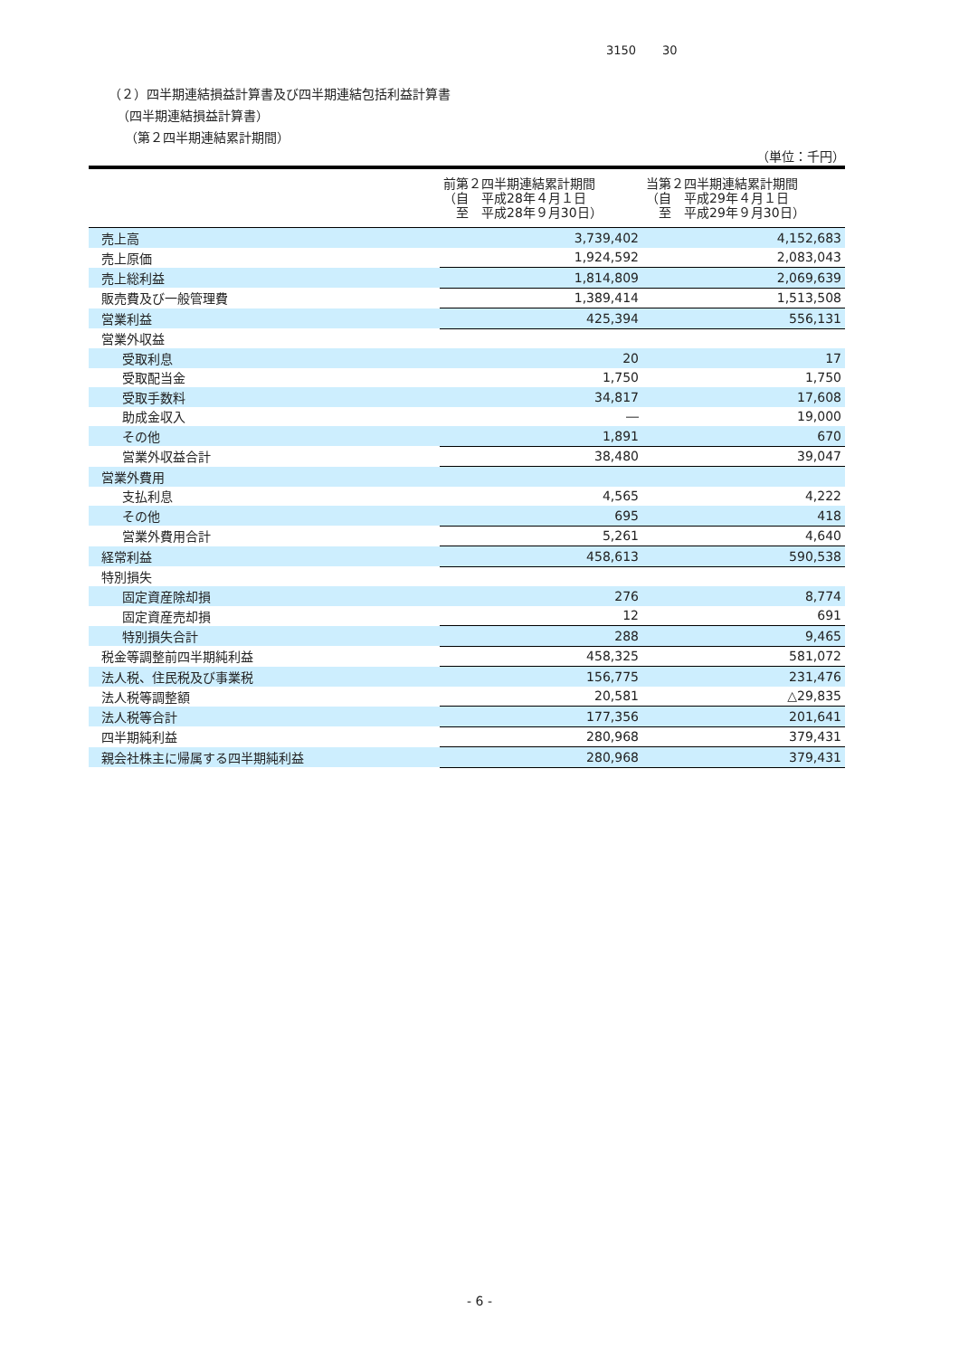3150 30
（２）四半期連結損益計算書及び四半期連結包括利益計算書
（四半期連結損益計算書）
（第２四半期連結累計期間）
（単位：千円）
| | 前第２四半期連結累計期間 （自 平成28年４月１日 至 平成28年９月30日） | 当第２四半期連結累計期間 （自 平成29年４月１日 至 平成29年９月30日） |
| --- | --- | --- |
| 売上高 | 3,739,402 | 4,152,683 |
| 売上原価 | 1,924,592 | 2,083,043 |
| 売上総利益 | 1,814,809 | 2,069,639 |
| 販売費及び一般管理費 | 1,389,414 | 1,513,508 |
| 営業利益 | 425,394 | 556,131 |
| 営業外収益 | | |
| 受取利息 | 20 | 17 |
| 受取配当金 | 1,750 | 1,750 |
| 受取手数料 | 34,817 | 17,608 |
| 助成金収入 | ― | 19,000 |
| その他 | 1,891 | 670 |
| 営業外収益合計 | 38,480 | 39,047 |
| 営業外費用 | | |
| 支払利息 | 4,565 | 4,222 |
| その他 | 695 | 418 |
| 営業外費用合計 | 5,261 | 4,640 |
| 経常利益 | 458,613 | 590,538 |
| 特別損失 | | |
| 固定資産除却損 | 276 | 8,774 |
| 固定資産売却損 | 12 | 691 |
| 特別損失合計 | 288 | 9,465 |
| 税金等調整前四半期純利益 | 458,325 | 581,072 |
| 法人税、住民税及び事業税 | 156,775 | 231,476 |
| 法人税等調整額 | 20,581 | △29,835 |
| 法人税等合計 | 177,356 | 201,641 |
| 四半期純利益 | 280,968 | 379,431 |
| 親会社株主に帰属する四半期純利益 | 280,968 | 379,431 |
- 6 -